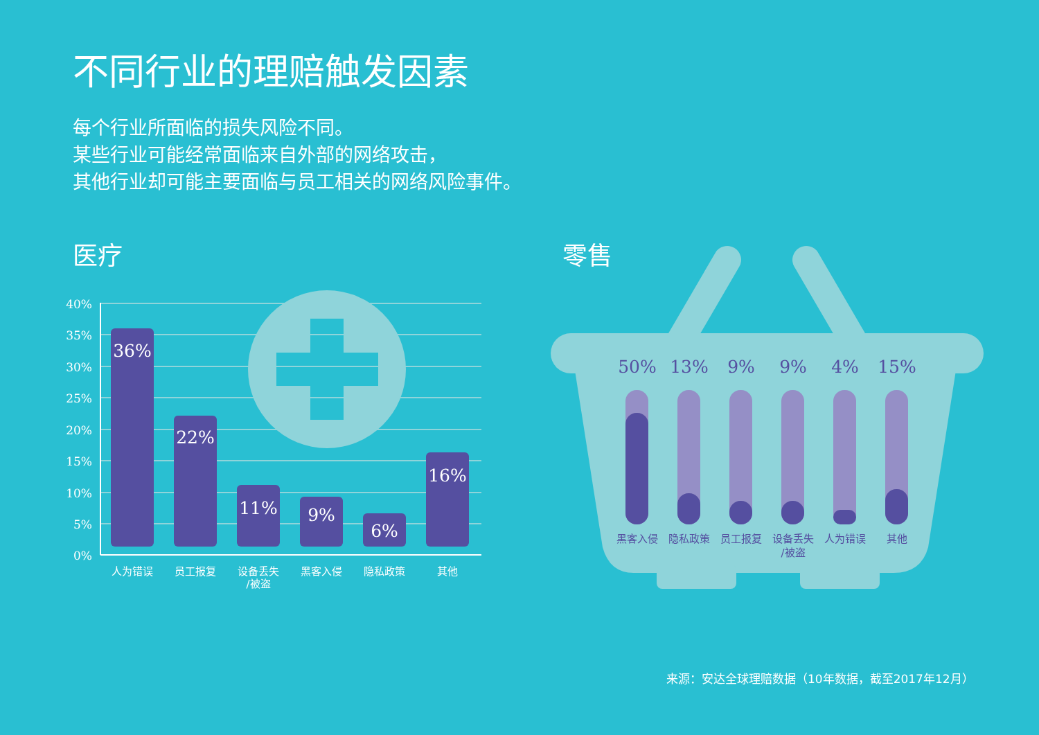不同行业的理赔触发因素
每个行业所面临的损失风险不同。
某些行业可能经常面临来自外部的网络攻击，
其他行业却可能主要面临与员工相关的网络风险事件。
医疗 零售
40%
35%
30%
25%
20%
15%
10%
5%
0%
36%
22%
11%
9%
6%
16%
人为错误
员工报复
设备丢失
/被盗
黑客入侵
隐私政策
其他
50%
13%
9%
9%
4%
15%
黑客入侵
隐私政策
员工报复
设备丢失
/被盗
人为错误
其他
来源：安达全球理赔数据（10年数据，截至2017年12月）